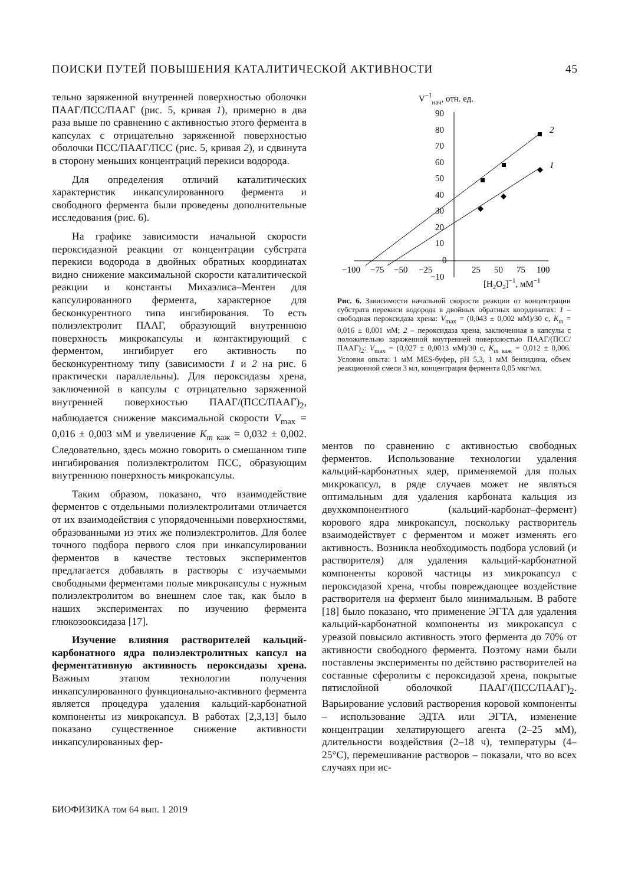ПОИСКИ ПУТЕЙ ПОВЫШЕНИЯ КАТАЛИТИЧЕСКОЙ АКТИВНОСТИ 45
тельно заряженной внутренней поверхностью оболочки ПААГ/ПСС/ПААГ (рис. 5, кривая 1), примерно в два раза выше по сравнению с активностью этого фермента в капсулах с отрицательно заряженной поверхностью оболочки ПСС/ПААГ/ПСС (рис. 5, кривая 2), и сдвинута в сторону меньших концентраций перекиси водорода.
Для определения отличий каталитических характеристик инкапсулированного фермента и свободного фермента были проведены дополнительные исследования (рис. 6).
На графике зависимости начальной скорости пероксидазной реакции от концентрации субстрата перекиси водорода в двойных обратных координатах видно снижение максимальной скорости каталитической реакции и константы Михаэлиса–Ментен для капсулированного фермента, характерное для бесконкурентного типа ингибирования. То есть полиэлектролит ПААГ, образующий внутреннюю поверхность микрокапсулы и контактирующий с ферментом, ингибирует его активность по бесконкурентному типу (зависимости 1 и 2 на рис. 6 практически параллельны). Для пероксидазы хрена, заключенной в капсулы с отрицательно заряженной внутренней поверхностью ПААГ/(ПСС/ПААГ)<sub>2</sub>, наблюдается снижение максимальной скорости V<sub>max</sub> = 0,016 ± 0,003 мМ и увеличение K<sub>m</sub><sub>каж</sub> = 0,032 ± 0,002. Следовательно, здесь можно говорить о смешанном типе ингибирования полиэлектролитом ПСС, образующим внутреннюю поверхность микрокапсулы.
Таким образом, показано, что взаимодействие ферментов с отдельными полиэлектролитами отличается от их взаимодействия с упорядоченными поверхностями, образованными из этих же полиэлектролитов. Для более точного подбора первого слоя при инкапсулировании ферментов в качестве тестовых экспериментов предлагается добавлять в растворы с изучаемыми свободными ферментами полые микрокапсулы с нужным полиэлектролитом во внешнем слое так, как было в наших экспериментах по изучению фермента глюкозооксидаза [17].
Изучение влияния растворителей кальций-карбонатного ядра полиэлектролитных капсул на ферментативную активность пероксидазы хрена. Важным этапом технологии получения инкапсулированного функционально-активного фермента является процедура удаления кальций-карбонатной компоненты из микрокапсул. В работах [2,3,13] было показано существенное снижение активности инкапсулированных фер-
V−1нач, отн. ед.
90
80
70
60
50
40
30
20
10
0
−10
−100
−75
−50
−25
25
50
75
100
[H2O2]−1, мМ−1
2
1
Рис. 6. Зависимости начальной скорости реакции от концентрации субстрата перекиси водорода в двойных обратных координатах: 1 – свободная пероксидаза хрена: V<sub>max</sub> = (0,043 ± 0,002 мМ)/30 с, K<sub>m</sub> = 0,016 ± 0,001 мМ; 2 – пероксидаза хрена, заключенная в капсулы с положительно заряженной внутренней поверхностью ПААГ/(ПСС/ПААГ)<sub>2</sub>: V<sub>max</sub> = (0,027 ± 0,0013 мМ)/30 с, K<sub>m</sub><sub>каж</sub> = 0,012 ± 0,006. Условия опыта: 1 мМ MES-буфер, pH 5,3, 1 мМ бензидина, объем реакционной смеси 3 мл, концентрация фермента 0,05 мкг/мл.
ментов по сравнению с активностью свободных ферментов. Использование технологии удаления кальций-карбонатных ядер, применяемой для полых микрокапсул, в ряде случаев может не являться оптимальным для удаления карбоната кальция из двухкомпонентного (кальций-карбонат–фермент) корового ядра микрокапсул, поскольку растворитель взаимодействует с ферментом и может изменять его активность. Возникла необходимость подбора условий (и растворителя) для удаления кальций-карбонатной компоненты коровой частицы из микрокапсул с пероксидазой хрена, чтобы повреждающее воздействие растворителя на фермент было минимальным. В работе [18] было показано, что применение ЭГТА для удаления кальций-карбонатной компоненты из микрокапсул с уреазой повысило активность этого фермента до 70% от активности свободного фермента. Поэтому нами были поставлены эксперименты по действию растворителей на составные сферолиты с пероксидазой хрена, покрытые пятислойной оболочкой ПААГ/(ПСС/ПААГ)<sub>2</sub>. Варьирование условий растворения коровой компоненты – использование ЭДТА или ЭГТА, изменение концентрации хелатирующего агента (2–25 мМ), длительности воздействия (2–18 ч), температуры (4–25°C), перемешивание растворов – показали, что во всех случаях при ис-
БИОФИЗИКА том 64 вып. 1 2019